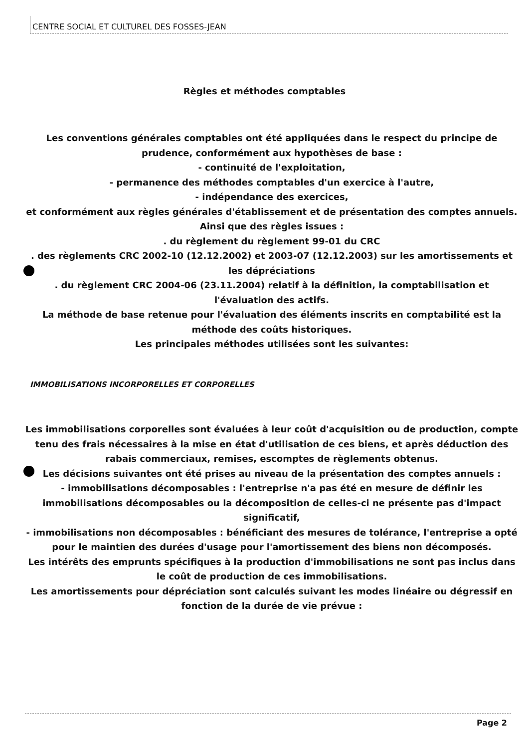CENTRE SOCIAL ET CULTUREL DES FOSSES-JEAN
Règles et méthodes comptables
Les conventions générales comptables ont été appliquées dans le respect du principe de prudence, conformément aux hypothèses de base :
- continuité de l'exploitation,
- permanence des méthodes comptables d'un exercice à l'autre,
- indépendance des exercices,
et conformément aux règles générales d'établissement et de présentation des comptes annuels.
Ainsi que des règles issues :
. du règlement du règlement 99-01 du CRC
. des règlements CRC 2002-10 (12.12.2002) et 2003-07 (12.12.2003) sur les amortissements et les dépréciations
. du règlement CRC 2004-06 (23.11.2004) relatif à la définition, la comptabilisation et l'évaluation des actifs.
La méthode de base retenue pour l'évaluation des éléments inscrits en comptabilité est la méthode des coûts historiques.
Les principales méthodes utilisées sont les suivantes:
IMMOBILISATIONS INCORPORELLES ET CORPORELLES
Les immobilisations corporelles sont évaluées à leur coût d'acquisition ou de production, compte tenu des frais nécessaires à la mise en état d'utilisation de ces biens, et après déduction des rabais commerciaux, remises, escomptes de règlements obtenus.
Les décisions suivantes ont été prises au niveau de la présentation des comptes annuels :
- immobilisations décomposables : l'entreprise n'a pas été en mesure de définir les immobilisations décomposables ou la décomposition de celles-ci ne présente pas d'impact significatif,
- immobilisations non décomposables : bénéficiant des mesures de tolérance, l'entreprise a opté pour le maintien des durées d'usage pour l'amortissement des biens non décomposés.
Les intérêts des emprunts spécifiques à la production d'immobilisations ne sont pas inclus dans le coût de production de ces immobilisations.
Les amortissements pour dépréciation sont calculés suivant les modes linéaire ou dégressif en fonction de la durée de vie prévue :
Page 2